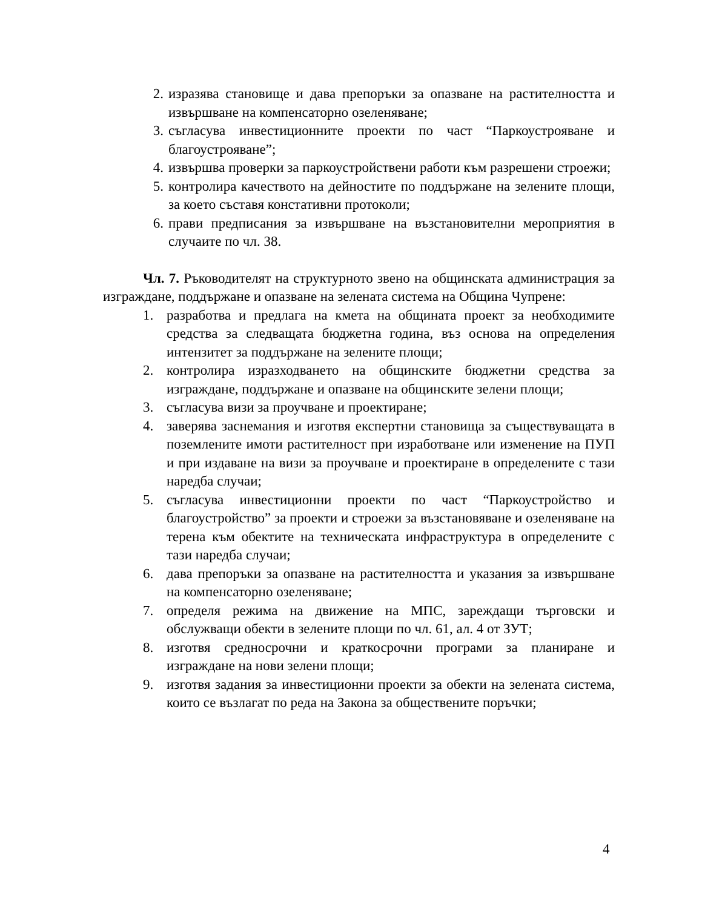2. изразява становище и дава препоръки за опазване на растителността и извършване на компенсаторно озеленяване;
3. съгласува инвестиционните проекти по част “Паркоустрояване и благоустрояване”;
4. извършва проверки за паркоустройствени работи към разрешени строежи;
5. контролира качеството на дейностите по поддържане на зелените площи, за което съставя констативни протоколи;
6. прави предписания за извършване на възстановителни мероприятия в случаите по чл. 38.
Чл. 7. Ръководителят на структурното звено на общинската администрация за изграждане, поддържане и опазване на зелената система на Община Чупрене:
1. разработва и предлага на кмета на общината проект за необходимите средства за следващата бюджетна година, въз основа на определения интензитет за поддържане на зелените площи;
2. контролира изразходването на общинските бюджетни средства за изграждане, поддържане и опазване на общинските зелени площи;
3. съгласува визи за проучване и проектиране;
4. заверява заснемания и изготвя експертни становища за съществуващата в поземлените имоти растителност при изработване или изменение на ПУП и при издаване на визи за проучване и проектиране в определените с тази наредба случаи;
5. съгласува инвестиционни проекти по част “Паркоустройство и благоустройство” за проекти и строежи за възстановяване и озеленяване на терена към обектите на техническата инфраструктура в определените с тази наредба случаи;
6. дава препоръки за опазване на растителността и указания за извършване на компенсаторно озеленяване;
7. определя режима на движение на МПС, зареждащи търговски и обслужващи обекти в зелените площи по чл. 61, ал. 4 от ЗУТ;
8. изготвя средносрочни и краткосрочни програми за планиране и изграждане на нови зелени площи;
9. изготвя задания за инвестиционни проекти за обекти на зелената система, които се възлагат по реда на Закона за обществените поръчки;
4